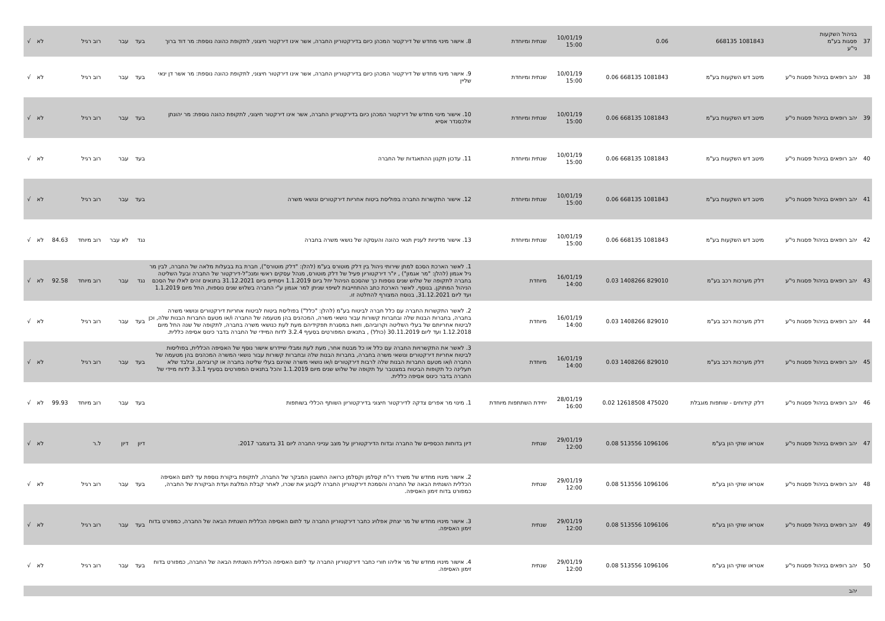| 37 | בניהול השקעות פסגות בע"מ ני"ע | 1081843 668135 | 0.06 | 10/01/19 15:00 | שנתית ומיוחדת | 8. אישור מינוי מחדש של דירקטור המכהן כיום בדירקטוריון החברה, אשר אינו דירקטור חיצוני, לתקופת כהונה נוספת: מר דוד ברוך | בעד | עבר | רוב רגיל | | לא | √ |
| 38 | יהב רופאים בניהול פסגות ני"ע | מיטב דש השקעות בע"מ | 1081843 668135 0.06 | 10/01/19 15:00 | שנתית ומיוחדת | 9. אישור מינוי מחדש של דירקטור המכהן כיום בדירקטוריון החברה, אשר אינו דירקטור חיצוני, לתקופת כהונה נוספת: מר אשר דן ינאי שליין | בעד | עבר | רוב רגיל | | לא | √ |
| 39 | יהב רופאים בניהול פסגות ני"ע | מיטב דש השקעות בע"מ | 1081843 668135 0.06 | 10/01/19 15:00 | שנתית ומיוחדת | 10. אישור מינוי מחדש של דירקטור המכהן כיום בדירקטוריון החברה, אשר אינו דירקטור חיצוני, לתקופת כהונה נוספת: מר יהונתן אלכסנדר אסיא | בעד | עבר | רוב רגיל | | לא | √ |
| 40 | יהב רופאים בניהול פסגות ני"ע | מיטב דש השקעות בע"מ | 1081843 668135 0.06 | 10/01/19 15:00 | שנתית ומיוחדת | 11. עדכון תקנון ההתאגדות של החברה | בעד | עבר | רוב רגיל | | לא | √ |
| 41 | יהב רופאים בניהול פסגות ני"ע | מיטב דש השקעות בע"מ | 1081843 668135 0.06 | 10/01/19 15:00 | שנתית ומיוחדת | 12. אישור התקשרות החברה בפוליסת ביטוח אחריות דירקטורים ונושאי משרה | בעד | עבר | רוב רגיל | | לא | √ |
| 42 | יהב רופאים בניהול פסגות ני"ע | מיטב דש השקעות בע"מ | 1081843 668135 0.06 | 10/01/19 15:00 | שנתית ומיוחדת | 13. אישור מדיניות לעניין תנאי כהונה והעסקה של נושאי משרה בחברה | נגד | לא עבר | רוב מיוחד | 84.63 | לא | √ |
| 43 | יהב רופאים בניהול פסגות ני"ע | דלק מערכות רכב בע"מ | 829010 1408266 0.03 | 16/01/19 14:00 | מיוחדת | 1. לאשר הארכת הסכם למתן שירותי ניהול בין דלק מוטורס בע"מ (להלן: "דלק מוטורס"), חברת בת בבעלות מלאה של החברה, לבין מר גיל אגמון (להלן: "מר אגמון") , יו"ר דירקטוריון פעיל של דלק מוטורס, מנהל עסקים ראשי ומנכ"ל-דירקטור של החברה ובעל השליטה בחברה לתקופה של שלוש שנים נוספות כך שהסכם הניהול יחל ביום 1.1.2019 ויסתיים ביום 31.12.2021 בתנאים זהים לאלו של הסכם הניהול המתוקן. בנוסף, לאשר הארכת כתב ההתחייבות לשיפוי שניתן למר אגמון ע"י החברה בשלוש שנים נוספות, החל מיום 1.1.2019 ועד ליום 31.12.2021, בנוסח המצורף להחלטה זו. | נגד | עבר | רוב מיוחד | 92.58 | לא | √ |
| 44 | יהב רופאים בניהול פסגות ני"ע | דלק מערכות רכב בע"מ | 829010 1408266 0.03 | 16/01/19 14:00 | מיוחדת | 2. לאשר התקשרות החברה עם כלל חברה לביטוח בע"מ (להלן: "כלל") בפוליסת ביטוח לביטוח אחריות דירקטורים ונושאי משרה בחברה, בחברות הבנות שלה ובחברות קשורות עבור נושאי משרה, המכהנים בהן מטעמה של החברה ו/או מטעם החברות הבנות שלה, וכן לביטוח אחריותם של בעלי השליטה וקרוביהם, וזאת במסגרת תפקידיהם מעת לעת כנושאי משרה בחברה, לתקופה של שנה החל מיום 1.12.2018 ועד ליום 30.11.2019 (כולל) , בתנאים המפורטים בסעיף 3.2.4 לדוח המיידי של החברה בדבר כינוס אסיפה כללית. | בעד | עבר | רוב רגיל | | לא | √ |
| 45 | יהב רופאים בניהול פסגות ני"ע | דלק מערכות רכב בע"מ | 829010 1408266 0.03 | 16/01/19 14:00 | מיוחדת | 3. לאשר את התקשרויות החברה עם כלל או כל מבטח אחר, מעת לעת ומבלי שיידרש אישור נוסף של האסיפה הכללית, בפוליסות לביטוח אחריות דירקטורים ונושאי משרה בחברה, בחברות הבנות שלה ובחברות קשורות עבור נושאי המשרה המכהנים בהן מטעמה של החברה ו/או מטעם החברות הבנות שלה לרבות דירקטורים ו/או נושאי משרה שהינם בעלי שליטה בחברה או קרוביהם, ובלבד שלא תעלינה כל תקופות הביטוח במצטבר על תקופה של שלוש שנים מיום 1.1.2019 והכל בתנאים המפורטים בסעיף 3.3.1 לדוח מיידי של החברה בדבר כינוס אסיפה כללית. | בעד | עבר | רוב רגיל | | לא | √ |
| 46 | יהב רופאים בניהול פסגות ני"ע | דלק קידוחים - שותפות מוגבלת | 475020 12618508 0.02 | 28/01/19 16:00 | יחידת השתתפות מיוחדת | 1. מינוי מר אפרים צדקה לדירקטור חיצוני בדירקטוריון השותף הכללי בשותפות | בעד | עבר | רוב מיוחד | 99.93 | לא | √ |
| 47 | יהב רופאים בניהול פסגות ני"ע | אטראו שוקי הון בע"מ | 1096106 513556 0.08 | 29/01/19 12:00 | שנתית | דיון בדוחות הכספיים של החברה ובדוח הדירקטוריון על מצב ענייני החברה ליום 31 בדצמבר 2017. | דיון | דיון | ל.ר | | לא | √ |
| 48 | יהב רופאים בניהול פסגות ני"ע | אטראו שוקי הון בע"מ | 1096106 513556 0.08 | 29/01/19 12:00 | שנתית | 2. אישור מינויו מחדש של משרד רו"ח קסלמן וקסלמן כרואה החשבון המבקר של החברה, לתקופת ביקורת נוספת עד לתום האסיפה הכללית השנתית הבאה של החברה והסמכת דירקטוריון החברה לקבוע את שכרו, לאחר קבלת המלצת ועדת הביקורת של החברה, כמפורט בדוח זימון האסיפה. | בעד | עבר | רוב רגיל | | לא | √ |
| 49 | יהב רופאים בניהול פסגות ני"ע | אטראו שוקי הון בע"מ | 1096106 513556 0.08 | 29/01/19 12:00 | שנתית | 3. אישור מינויו מחדש של מר יצחק אפלויג כחבר דירקטוריון החברה עד לתום האסיפה הכללית השנתית הבאה של החברה, כמפורט בדוח זימון האסיפה. | בעד | עבר | רוב רגיל | | לא | √ |
| 50 | יהב רופאים בניהול פסגות ני"ע | אטראו שוקי הון בע"מ | 1096106 513556 0.08 | 29/01/19 12:00 | שנתית | 4. אישור מינויו מחדש של מר אליהו חורי כחבר דירקטוריון החברה עד לתום האסיפה הכללית השנתית הבאה של החברה, כמפורט בדוח זימון האסיפה. | בעד | עבר | רוב רגיל | | לא | √ |
| | יהב | | | | | | | | | | | |